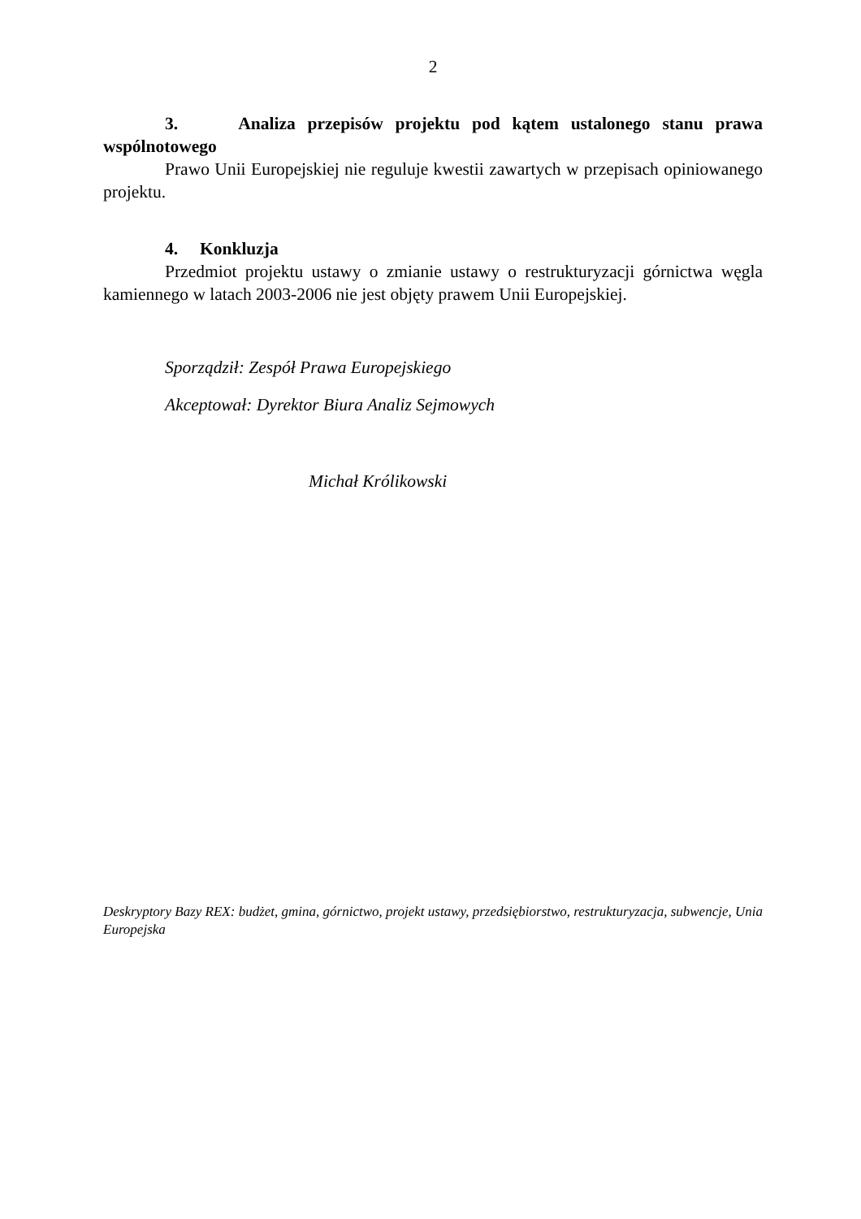2
3. Analiza przepisów projektu pod kątem ustalonego stanu prawa wspólnotowego
Prawo Unii Europejskiej nie reguluje kwestii zawartych w przepisach opiniowanego projektu.
4. Konkluzja
Przedmiot projektu ustawy o zmianie ustawy o restrukturyzacji górnictwa węgla kamiennego w latach 2003-2006 nie jest objęty prawem Unii Europejskiej.
Sporządził: Zespół Prawa Europejskiego
Akceptował: Dyrektor Biura Analiz Sejmowych
Michał Królikowski
Deskryptory Bazy REX: budżet, gmina, górnictwo, projekt ustawy, przedsiębiorstwo, restrukturyzacja, subwencje, Unia Europejska